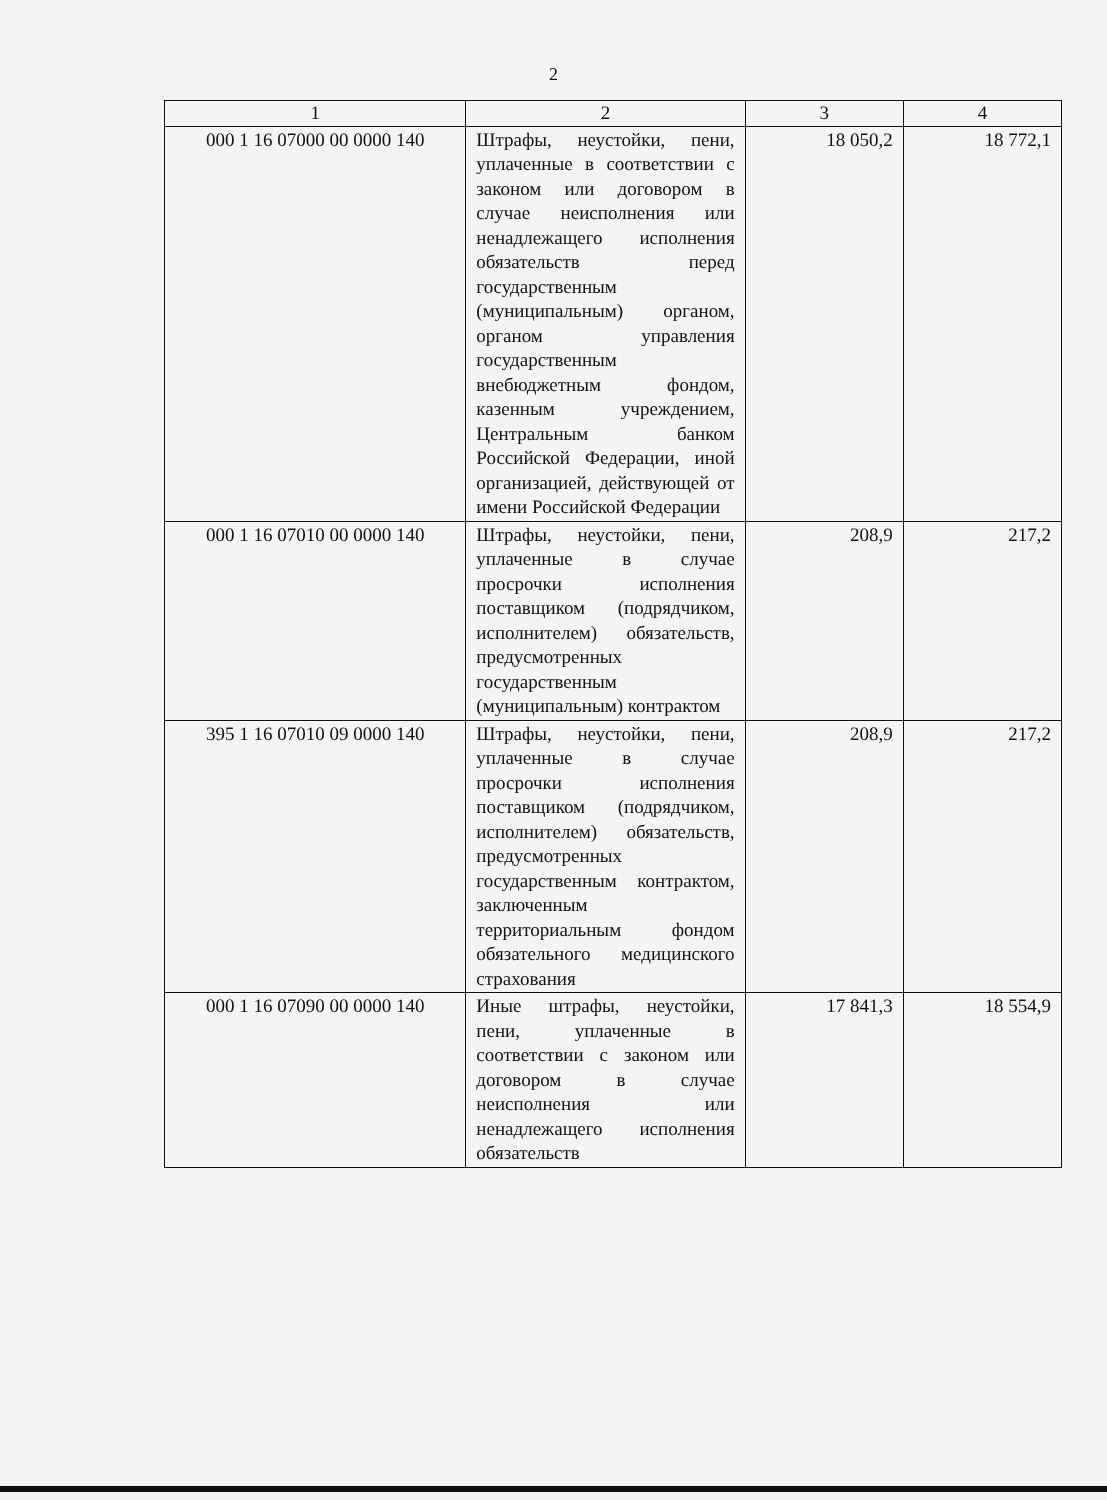2
| 1 | 2 | 3 | 4 |
| --- | --- | --- | --- |
| 000 1 16 07000 00 0000 140 | Штрафы, неустойки, пени, уплаченные в соответствии с законом или договором в случае неисполнения или ненадлежащего исполнения обязательств перед государственным (муниципальным) органом, органом управления государственным внебюджетным фондом, казенным учреждением, Центральным банком Российской Федерации, иной организацией, действующей от имени Российской Федерации | 18 050,2 | 18 772,1 |
| 000 1 16 07010 00 0000 140 | Штрафы, неустойки, пени, уплаченные в случае просрочки исполнения поставщиком (подрядчиком, исполнителем) обязательств, предусмотренных государственным (муниципальным) контрактом | 208,9 | 217,2 |
| 395 1 16 07010 09 0000 140 | Штрафы, неустойки, пени, уплаченные в случае просрочки исполнения поставщиком (подрядчиком, исполнителем) обязательств, предусмотренных государственным контрактом, заключенным территориальным фондом обязательного медицинского страхования | 208,9 | 217,2 |
| 000 1 16 07090 00 0000 140 | Иные штрафы, неустойки, пени, уплаченные в соответствии с законом или договором в случае неисполнения или ненадлежащего исполнения обязательств | 17 841,3 | 18 554,9 |